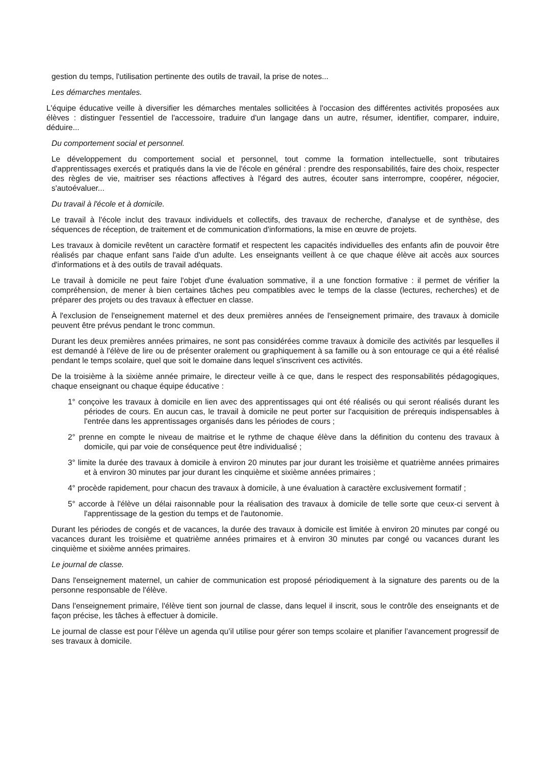gestion du temps, l'utilisation pertinente des outils de travail, la prise de notes...
Les démarches mentales.
L'équipe éducative veille à diversifier les démarches mentales sollicitées à l'occasion des différentes activités proposées aux élèves : distinguer l'essentiel de l'accessoire, traduire d'un langage dans un autre, résumer, identifier, comparer, induire, déduire...
Du comportement social et personnel.
Le développement du comportement social et personnel, tout comme la formation intellectuelle, sont tributaires d'apprentissages exercés et pratiqués dans la vie de l'école en général : prendre des responsabilités, faire des choix, respecter des règles de vie, maitriser ses réactions affectives à l'égard des autres, écouter sans interrompre, coopérer, négocier, s'autoévaluer...
Du travail à l'école et à domicile.
Le travail à l'école inclut des travaux individuels et collectifs, des travaux de recherche, d'analyse et de synthèse, des séquences de réception, de traitement et de communication d'informations, la mise en œuvre de projets.
Les travaux à domicile revêtent un caractère formatif et respectent les capacités individuelles des enfants afin de pouvoir être réalisés par chaque enfant sans l'aide d'un adulte. Les enseignants veillent à ce que chaque élève ait accès aux sources d'informations et à des outils de travail adéquats.
Le travail à domicile ne peut faire l'objet d'une évaluation sommative, il a une fonction formative : il permet de vérifier la compréhension, de mener à bien certaines tâches peu compatibles avec le temps de la classe (lectures, recherches) et de préparer des projets ou des travaux à effectuer en classe.
À l'exclusion de l'enseignement maternel et des deux premières années de l'enseignement primaire, des travaux à domicile peuvent être prévus pendant le tronc commun.
Durant les deux premières années primaires, ne sont pas considérées comme travaux à domicile des activités par lesquelles il est demandé à l'élève de lire ou de présenter oralement ou graphiquement à sa famille ou à son entourage ce qui a été réalisé pendant le temps scolaire, quel que soit le domaine dans lequel s'inscrivent ces activités.
De la troisième à la sixième année primaire, le directeur veille à ce que, dans le respect des responsabilités pédagogiques, chaque enseignant ou chaque équipe éducative :
1° conçoive les travaux à domicile en lien avec des apprentissages qui ont été réalisés ou qui seront réalisés durant les périodes de cours. En aucun cas, le travail à domicile ne peut porter sur l'acquisition de prérequis indispensables à l'entrée dans les apprentissages organisés dans les périodes de cours ;
2° prenne en compte le niveau de maitrise et le rythme de chaque élève dans la définition du contenu des travaux à domicile, qui par voie de conséquence peut être individualisé ;
3° limite la durée des travaux à domicile à environ 20 minutes par jour durant les troisième et quatrième années primaires et à environ 30 minutes par jour durant les cinquième et sixième années primaires ;
4° procède rapidement, pour chacun des travaux à domicile, à une évaluation à caractère exclusivement formatif ;
5° accorde à l'élève un délai raisonnable pour la réalisation des travaux à domicile de telle sorte que ceux-ci servent à l'apprentissage de la gestion du temps et de l'autonomie.
Durant les périodes de congés et de vacances, la durée des travaux à domicile est limitée à environ 20 minutes par congé ou vacances durant les troisième et quatrième années primaires et à environ 30 minutes par congé ou vacances durant les cinquième et sixième années primaires.
Le journal de classe.
Dans l'enseignement maternel, un cahier de communication est proposé périodiquement à la signature des parents ou de la personne responsable de l'élève.
Dans l'enseignement primaire, l'élève tient son journal de classe, dans lequel il inscrit, sous le contrôle des enseignants et de façon précise, les tâches à effectuer à domicile.
Le journal de classe est pour l’élève un agenda qu’il utilise pour gérer son temps scolaire et planifier l’avancement progressif de ses travaux à domicile.